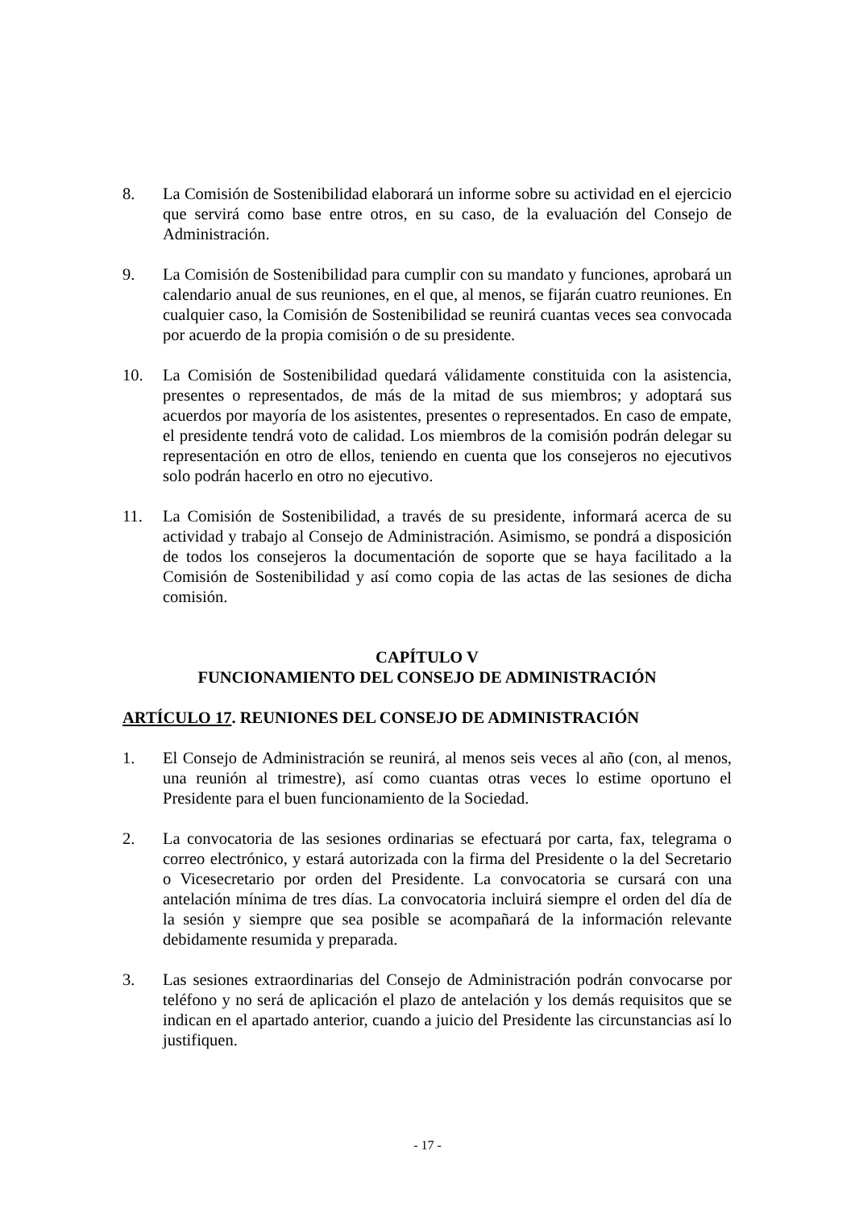8. La Comisión de Sostenibilidad elaborará un informe sobre su actividad en el ejercicio que servirá como base entre otros, en su caso, de la evaluación del Consejo de Administración.
9. La Comisión de Sostenibilidad para cumplir con su mandato y funciones, aprobará un calendario anual de sus reuniones, en el que, al menos, se fijarán cuatro reuniones. En cualquier caso, la Comisión de Sostenibilidad se reunirá cuantas veces sea convocada por acuerdo de la propia comisión o de su presidente.
10. La Comisión de Sostenibilidad quedará válidamente constituida con la asistencia, presentes o representados, de más de la mitad de sus miembros; y adoptará sus acuerdos por mayoría de los asistentes, presentes o representados. En caso de empate, el presidente tendrá voto de calidad. Los miembros de la comisión podrán delegar su representación en otro de ellos, teniendo en cuenta que los consejeros no ejecutivos solo podrán hacerlo en otro no ejecutivo.
11. La Comisión de Sostenibilidad, a través de su presidente, informará acerca de su actividad y trabajo al Consejo de Administración. Asimismo, se pondrá a disposición de todos los consejeros la documentación de soporte que se haya facilitado a la Comisión de Sostenibilidad y así como copia de las actas de las sesiones de dicha comisión.
CAPÍTULO V
FUNCIONAMIENTO DEL CONSEJO DE ADMINISTRACIÓN
ARTÍCULO 17. REUNIONES DEL CONSEJO DE ADMINISTRACIÓN
1. El Consejo de Administración se reunirá, al menos seis veces al año (con, al menos, una reunión al trimestre), así como cuantas otras veces lo estime oportuno el Presidente para el buen funcionamiento de la Sociedad.
2. La convocatoria de las sesiones ordinarias se efectuará por carta, fax, telegrama o correo electrónico, y estará autorizada con la firma del Presidente o la del Secretario o Vicesecretario por orden del Presidente. La convocatoria se cursará con una antelación mínima de tres días. La convocatoria incluirá siempre el orden del día de la sesión y siempre que sea posible se acompañará de la información relevante debidamente resumida y preparada.
3. Las sesiones extraordinarias del Consejo de Administración podrán convocarse por teléfono y no será de aplicación el plazo de antelación y los demás requisitos que se indican en el apartado anterior, cuando a juicio del Presidente las circunstancias así lo justifiquen.
- 17 -